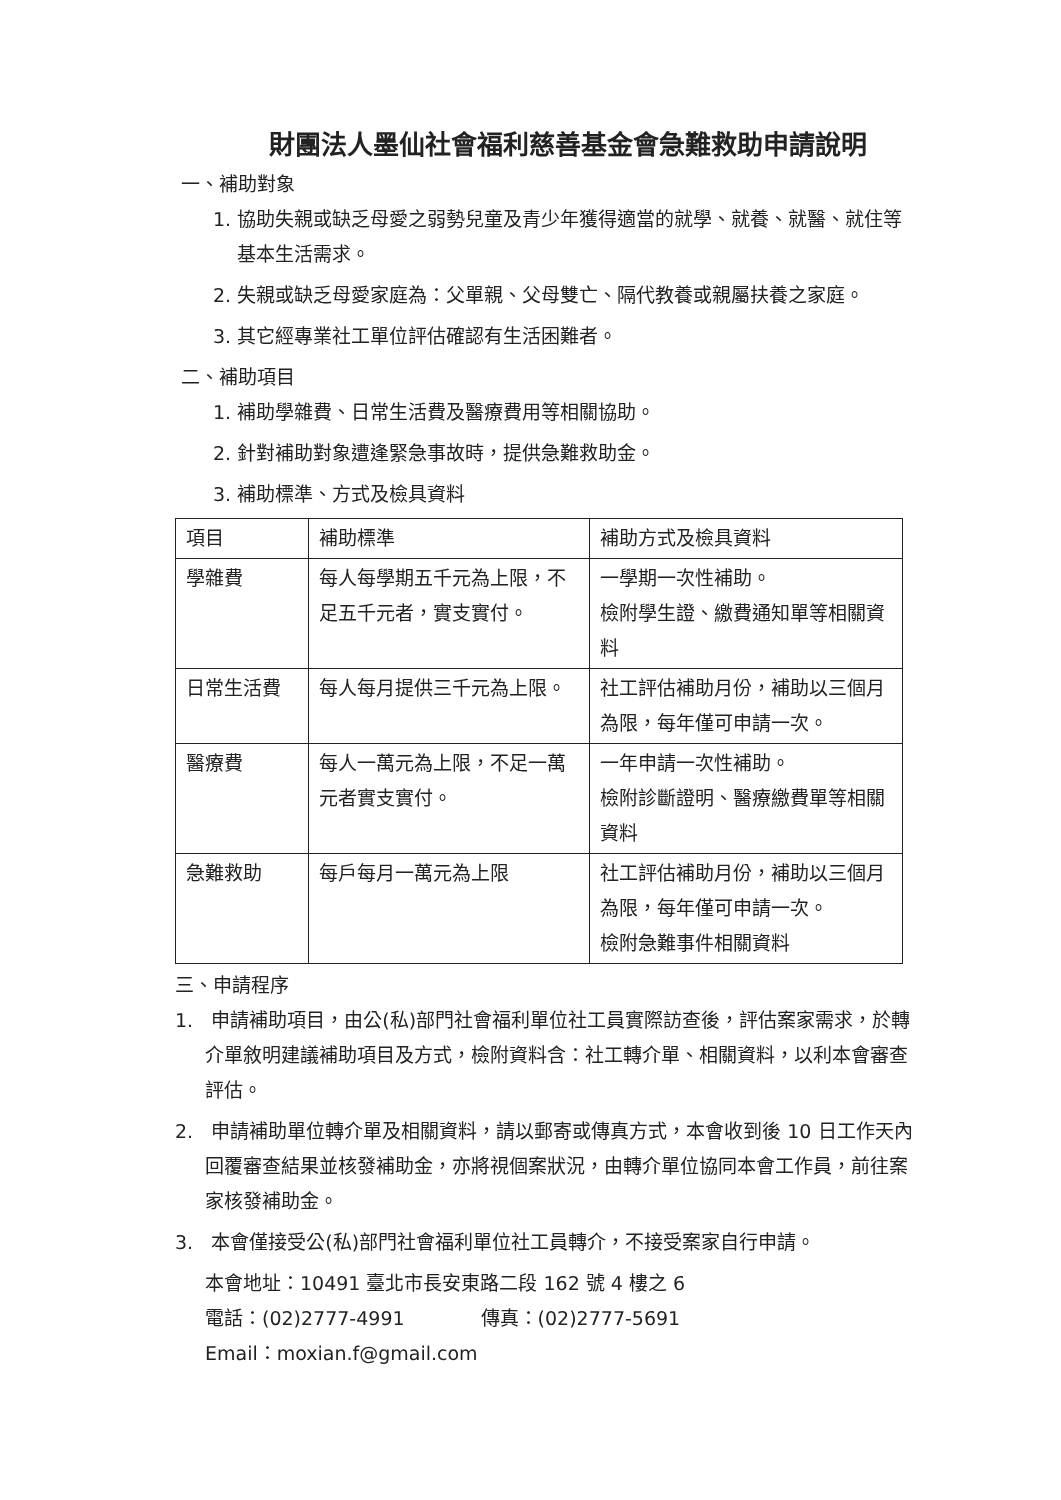財團法人墨仙社會福利慈善基金會急難救助申請說明
一、補助對象
1. 協助失親或缺乏母愛之弱勢兒童及青少年獲得適當的就學、就養、就醫、就住等基本生活需求。
2. 失親或缺乏母愛家庭為：父單親、父母雙亡、隔代教養或親屬扶養之家庭。
3. 其它經專業社工單位評估確認有生活困難者。
二、補助項目
1. 補助學雜費、日常生活費及醫療費用等相關協助。
2. 針對補助對象遭逢緊急事故時，提供急難救助金。
3. 補助標準、方式及檢具資料
| 項目 | 補助標準 | 補助方式及檢具資料 |
| 學雜費 | 每人每學期五千元為上限，不足五千元者，實支實付。 | 一學期一次性補助。 檢附學生證、繳費通知單等相關資料 |
| 日常生活費 | 每人每月提供三千元為上限。 | 社工評估補助月份，補助以三個月為限，每年僅可申請一次。 |
| 醫療費 | 每人一萬元為上限，不足一萬元者實支實付。 | 一年申請一次性補助。 檢附診斷證明、醫療繳費單等相關資料 |
| 急難救助 | 每戶每月一萬元為上限 | 社工評估補助月份，補助以三個月為限，每年僅可申請一次。 檢附急難事件相關資料 |
三、申請程序
1. 申請補助項目，由公(私)部門社會福利單位社工員實際訪查後，評估案家需求，於轉介單敘明建議補助項目及方式，檢附資料含：社工轉介單、相關資料，以利本會審查評估。
2. 申請補助單位轉介單及相關資料，請以郵寄或傳真方式，本會收到後 10 日工作天內回覆審查結果並核發補助金，亦將視個案狀況，由轉介單位協同本會工作員，前往案家核發補助金。
3. 本會僅接受公(私)部門社會福利單位社工員轉介，不接受案家自行申請。
本會地址：10491 臺北市長安東路二段 162 號 4 樓之 6
電話：(02)2777-4991 傳真：(02)2777-5691
Email：moxian.f@gmail.com